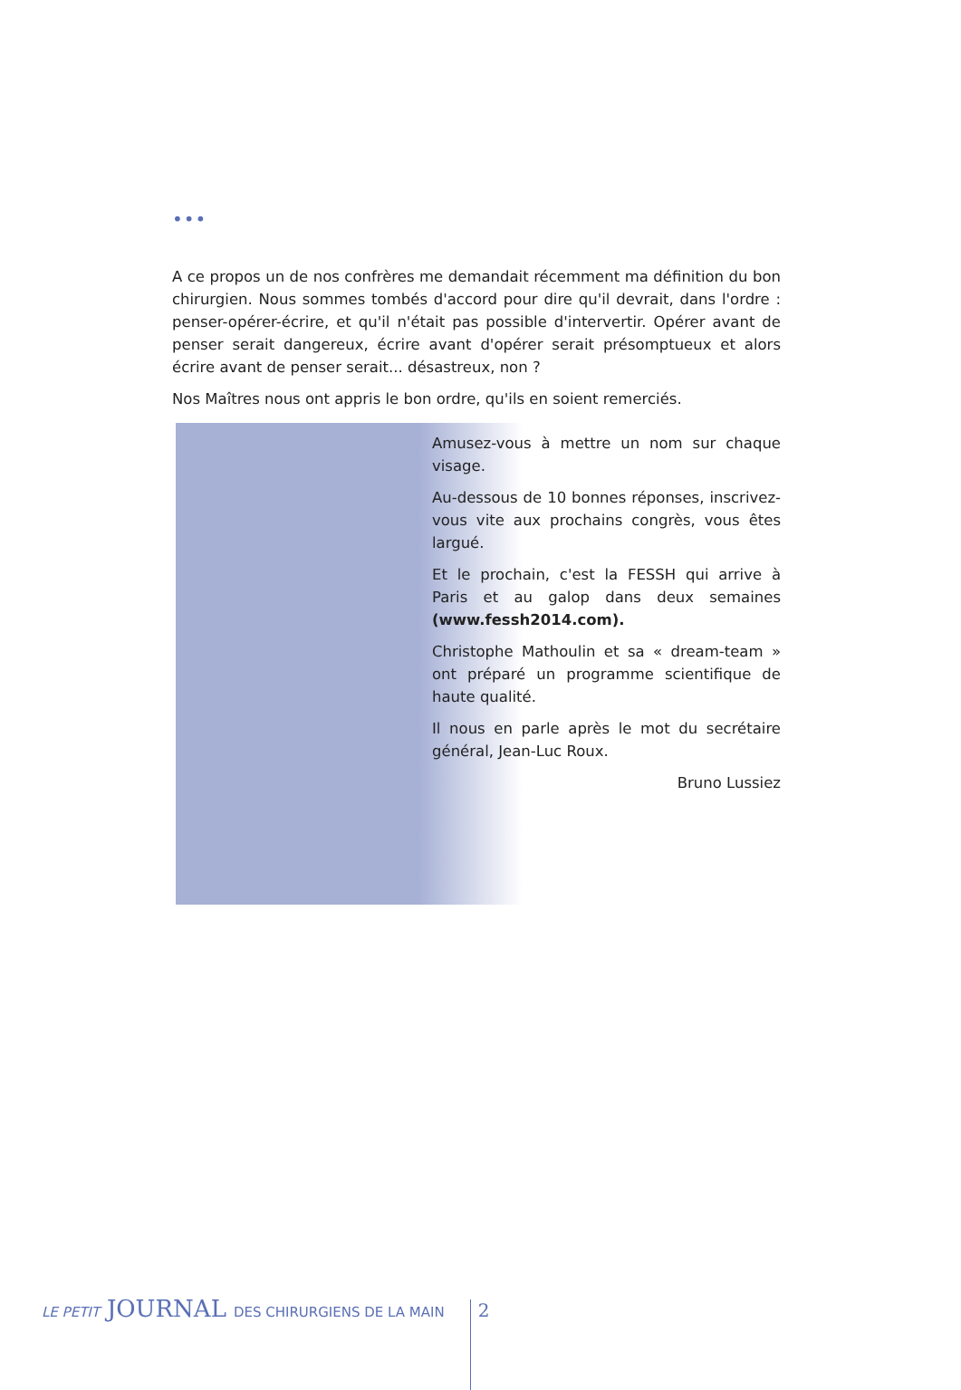•••
A ce propos un de nos confrères me demandait récemment ma définition du bon chirurgien. Nous sommes tombés d'accord pour dire qu'il devrait, dans l'ordre : penser-opérer-écrire, et qu'il n'était pas possible d'intervertir. Opérer avant de penser serait dangereux, écrire avant d'opérer serait présomptueux et alors écrire avant de penser serait... désastreux, non ?
Nos Maîtres nous ont appris le bon ordre, qu'ils en soient remerciés.
Amusez-vous à mettre un nom sur chaque visage.
Au-dessous de 10 bonnes réponses, inscrivez-vous vite aux prochains congrès, vous êtes largué.
Et le prochain, c'est la FESSH qui arrive à Paris et au galop dans deux semaines (www.fessh2014.com).
Christophe Mathoulin et sa « dream-team » ont préparé un programme scientifique de haute qualité.
Il nous en parle après le mot du secrétaire général, Jean-Luc Roux.
Bruno Lussiez
LE PETIT JOURNAL DES CHIRURGIENS DE LA MAIN 2